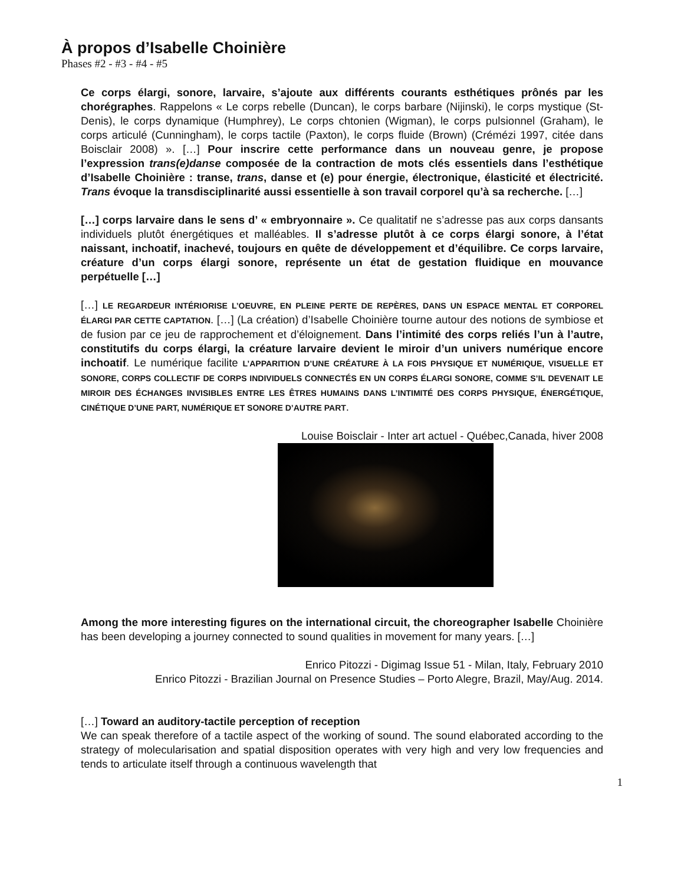À propos d’Isabelle Choinière
Phases #2 - #3 - #4 - #5
Ce corps élargi, sonore, larvaire, s’ajoute aux différents courants esthétiques prônés par les chorégraphes. Rappelons « Le corps rebelle (Duncan), le corps barbare (Nijinski), le corps mystique (St-Denis), le corps dynamique (Humphrey), Le corps chtonien (Wigman), le corps pulsionnel (Graham), le corps articulé (Cunningham), le corps tactile (Paxton), le corps fluide (Brown) (Crémézi 1997, citée dans Boisclair 2008) ». […] Pour inscrire cette performance dans un nouveau genre, je propose l’expression trans(e)danse composée de la contraction de mots clés essentiels dans l’esthétique d’Isabelle Choinière : transe, trans, danse et (e) pour énergie, électronique, élasticité et électricité. Trans évoque la transdisciplinarité aussi essentielle à son travail corporel qu’à sa recherche. […]
[…] corps larvaire dans le sens d’ « embryonnaire ». Ce qualitatif ne s’adresse pas aux corps dansants individuels plutôt énergétiques et malléables. Il s’adresse plutôt à ce corps élargi sonore, à l’état naissant, inchoatif, inachevé, toujours en quête de développement et d’équilibre. Ce corps larvaire, créature d’un corps élargi sonore, représente un état de gestation fluidique en mouvance perpétuelle […]
[…] LE REGARDEUR INTÉRIORISE L’OEUVRE, EN PLEINE PERTE DE REPÈRES, DANS UN ESPACE MENTAL ET CORPOREL ÉLARGI PAR CETTE CAPTATION. […] (La création) d’Isabelle Choinière tourne autour des notions de symbiose et de fusion par ce jeu de rapprochement et d’éloignement. Dans l’intimité des corps reliés l’un à l’autre, constitutifs du corps élargi, la créature larvaire devient le miroir d’un univers numérique encore inchoatif. Le numérique facilite L’APPARITION D’UNE CRÉATURE À LA FOIS PHYSIQUE ET NUMÉRIQUE, VISUELLE ET SONORE, CORPS COLLECTIF DE CORPS INDIVIDUELS CONNECTÉS EN UN CORPS ÉLARGI SONORE, COMME S’IL DEVENAIT LE MIROIR DES ÉCHANGES INVISIBLES ENTRE LES ÊTRES HUMAINS DANS L’INTIMITÉ DES CORPS PHYSIQUE, ÉNERGÉTIQUE, CINÉTIQUE D’UNE PART, NUMÉRIQUE ET SONORE D’AUTRE PART.
Louise Boisclair - Inter art actuel - Québec,Canada, hiver 2008
Among the more interesting figures on the international circuit, the choreographer Isabelle Choinière has been developing a journey connected to sound qualities in movement for many years. […]
Enrico Pitozzi - Digimag Issue 51 - Milan, Italy, February 2010
Enrico Pitozzi - Brazilian Journal on Presence Studies – Porto Alegre, Brazil, May/Aug. 2014.
[…] Toward an auditory-tactile perception of reception
We can speak therefore of a tactile aspect of the working of sound. The sound elaborated according to the strategy of molecularisation and spatial disposition operates with very high and very low frequencies and tends to articulate itself through a continuous wavelength that
1